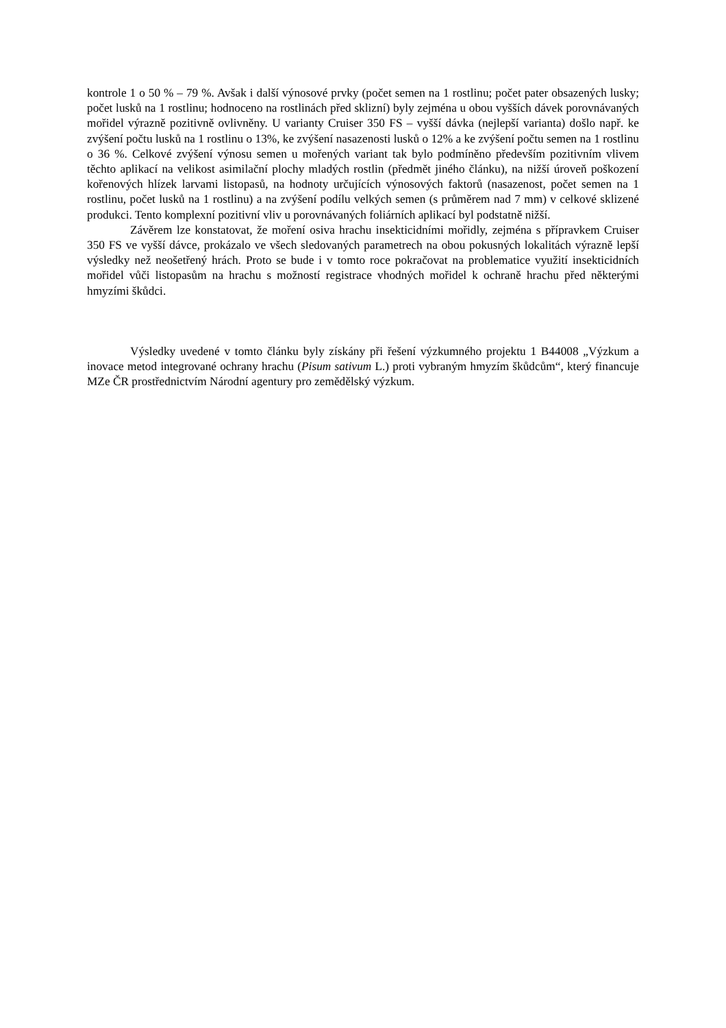kontrole 1 o 50 % – 79 %. Avšak i další výnosové prvky (počet semen na 1 rostlinu; počet pater obsazených lusky; počet lusků na 1 rostlinu; hodnoceno na rostlinách před sklizní) byly zejména u obou vyšších dávek porovnávaných mořidel výrazně pozitivně ovlivněny. U varianty Cruiser 350 FS – vyšší dávka (nejlepší varianta) došlo např. ke zvýšení počtu lusků na 1 rostlinu o 13%, ke zvýšení nasazenosti lusků o 12% a ke zvýšení počtu semen na 1 rostlinu o 36 %. Celkové zvýšení výnosu semen u mořených variant tak bylo podmíněno především pozitivním vlivem těchto aplikací na velikost asimilační plochy mladých rostlin (předmět jiného článku), na nižší úroveň poškození kořenových hlízek larvami listopasů, na hodnoty určujících výnosových faktorů (nasazenost, počet semen na 1 rostlinu, počet lusků na 1 rostlinu) a na zvýšení podílu velkých semen (s průměrem nad 7 mm) v celkové sklizené produkci. Tento komplexní pozitivní vliv u porovnávaných foliárních aplikací byl podstatně nižší.
Závěrem lze konstatovat, že moření osiva hrachu insekticidními mořidly, zejména s přípravkem Cruiser 350 FS ve vyšší dávce, prokázalo ve všech sledovaných parametrech na obou pokusných lokalitách výrazně lepší výsledky než neošetřený hrách. Proto se bude i v tomto roce pokračovat na problematice využití insekticidních mořidel vůči listopasům na hrachu s možností registrace vhodných mořidel k ochraně hrachu před některými hmyzími škůdci.
Výsledky uvedené v tomto článku byly získány při řešení výzkumného projektu 1 B44008 „Výzkum a inovace metod integrované ochrany hrachu (Pisum sativum L.) proti vybraným hmyzím škůdcům“, který financuje MZe ČR prostřednictvím Národní agentury pro zemědělský výzkum.